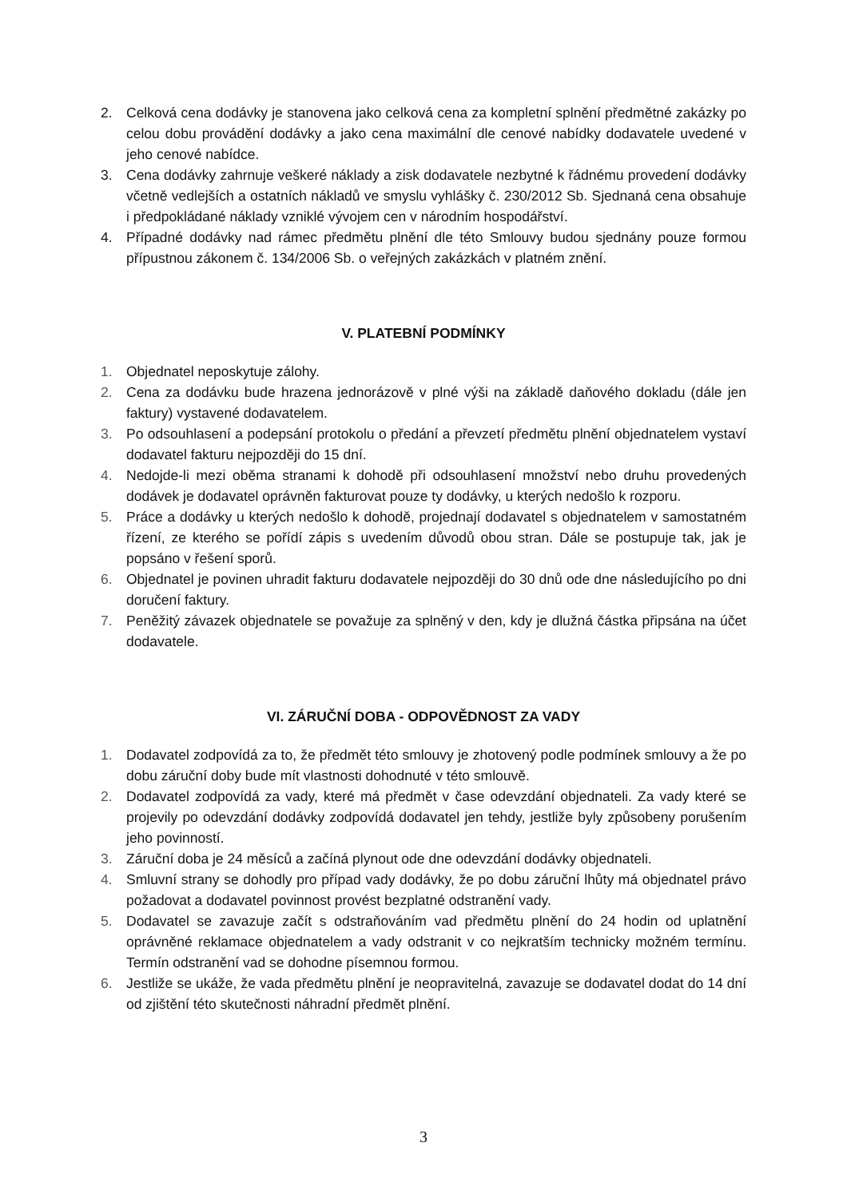2. Celková cena dodávky je stanovena jako celková cena za kompletní splnění předmětné zakázky po celou dobu provádění dodávky a jako cena maximální dle cenové nabídky dodavatele uvedené v jeho cenové nabídce.
3. Cena dodávky zahrnuje veškeré náklady a zisk dodavatele nezbytné k řádnému provedení dodávky včetně vedlejších a ostatních nákladů ve smyslu vyhlášky č. 230/2012 Sb. Sjednaná cena obsahuje i předpokládané náklady vzniklé vývojem cen v národním hospodářství.
4. Případné dodávky nad rámec předmětu plnění dle této Smlouvy budou sjednány pouze formou přípustnou zákonem č. 134/2006 Sb. o veřejných zakázkách v platném znění.
V. PLATEBNÍ PODMÍNKY
1. Objednatel neposkytuje zálohy.
2. Cena za dodávku bude hrazena jednorázově v plné výši na základě daňového dokladu (dále jen faktury) vystavené dodavatelem.
3. Po odsouhlasení a podepsání protokolu o předání a převzetí předmětu plnění objednatelem vystaví dodavatel fakturu nejpozději do 15 dní.
4. Nedojde-li mezi oběma stranami k dohodě při odsouhlasení množství nebo druhu provedených dodávek je dodavatel oprávněn fakturovat pouze ty dodávky, u kterých nedošlo k rozporu.
5. Práce a dodávky u kterých nedošlo k dohodě, projednají dodavatel s objednatelem v samostatném řízení, ze kterého se pořídí zápis s uvedením důvodů obou stran. Dále se postupuje tak, jak je popsáno v řešení sporů.
6. Objednatel je povinen uhradit fakturu dodavatele nejpozději do 30 dnů ode dne následujícího po dni doručení faktury.
7. Peněžitý závazek objednatele se považuje za splněný v den, kdy je dlužná částka připsána na účet dodavatele.
VI. ZÁRUČNÍ DOBA - ODPOVĚDNOST ZA VADY
1. Dodavatel zodpovídá za to, že předmět této smlouvy je zhotovený podle podmínek smlouvy a že po dobu záruční doby bude mít vlastnosti dohodnuté v této smlouvě.
2. Dodavatel zodpovídá za vady, které má předmět v čase odevzdání objednateli. Za vady které se projevily po odevzdání dodávky zodpovídá dodavatel jen tehdy, jestliže byly způsobeny porušením jeho povinností.
3. Záruční doba je 24 měsíců a začíná plynout ode dne odevzdání dodávky objednateli.
4. Smluvní strany se dohodly pro případ vady dodávky, že po dobu záruční lhůty má objednatel právo požadovat a dodavatel povinnost provést bezplatné odstranění vady.
5. Dodavatel se zavazuje začít s odstraňováním vad předmětu plnění do 24 hodin od uplatnění oprávněné reklamace objednatelem a vady odstranit v co nejkratším technicky možném termínu. Termín odstranění vad se dohodne písemnou formou.
6. Jestliže se ukáže, že vada předmětu plnění je neopravitelná, zavazuje se dodavatel dodat do 14 dní od zjištění této skutečnosti náhradní předmět plnění.
3